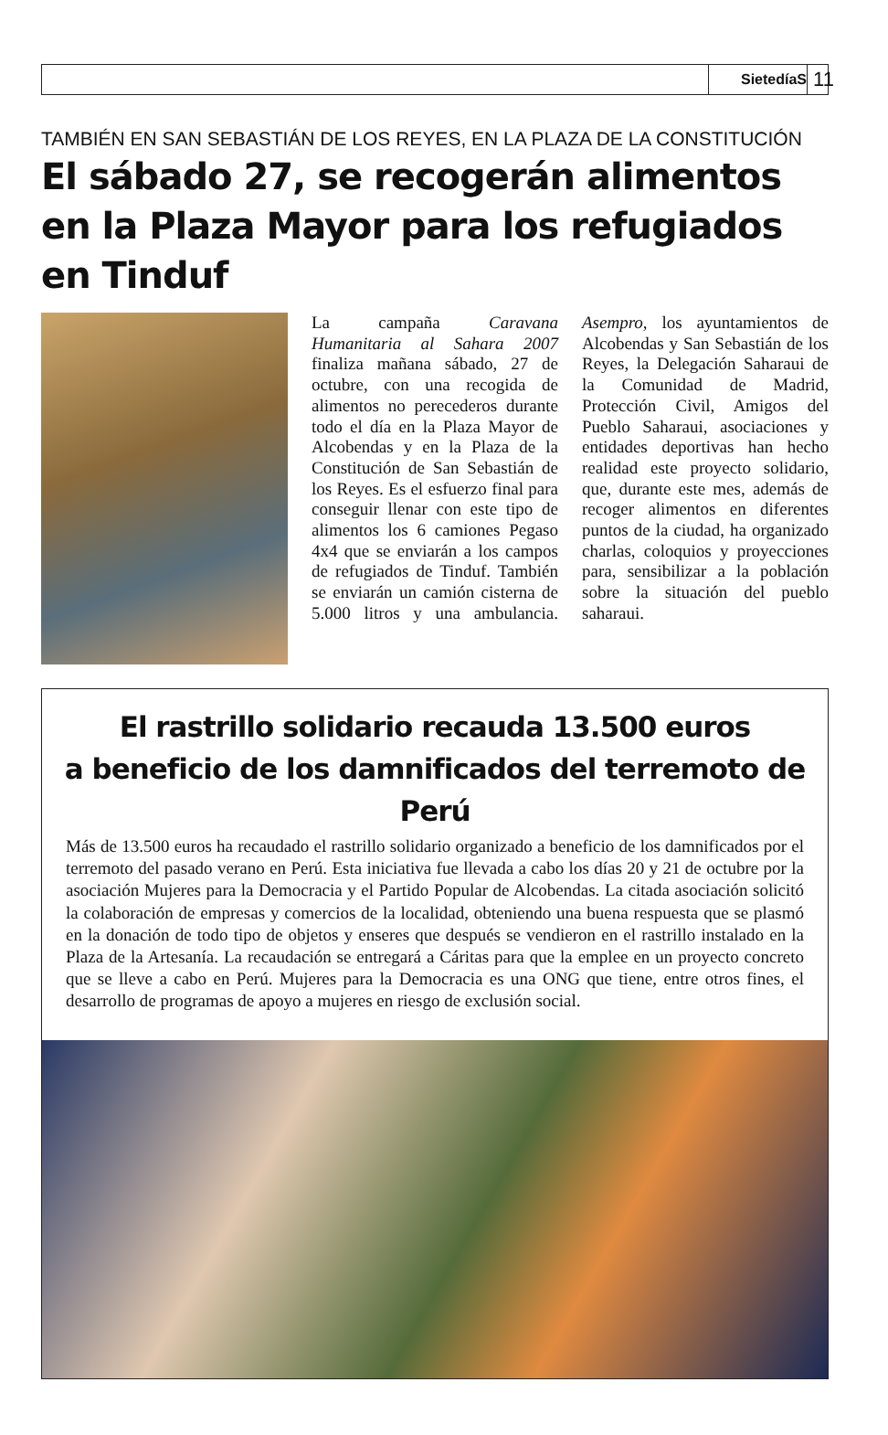SietedíaS 11
TAMBIÉN EN SAN SEBASTIÁN DE LOS REYES, EN LA PLAZA DE LA CONSTITUCIÓN
El sábado 27, se recogerán alimentos en la Plaza Mayor para los refugiados en Tinduf
La campaña Caravana Humanitaria al Sahara 2007 finaliza mañana sábado, 27 de octubre, con una recogida de alimentos no perecederos durante todo el día en la Plaza Mayor de Alcobendas y en la Plaza de la Constitución de San Sebastián de los Reyes. Es el esfuerzo final para conseguir llenar con este tipo de alimentos los 6 camiones Pegaso 4x4 que se enviarán a los campos de refugiados de Tinduf. También se enviarán un camión cisterna de 5.000 litros y una ambulancia. Asempro, los ayuntamientos de Alcobendas y San Sebastián de los Reyes, la Delegación Saharaui de la Comunidad de Madrid, Protección Civil, Amigos del Pueblo Saharaui, asociaciones y entidades deportivas han hecho realidad este proyecto solidario, que, durante este mes, además de recoger alimentos en diferentes puntos de la ciudad, ha organizado charlas, coloquios y proyecciones para, sensibilizar a la población sobre la situación del pueblo saharaui.
El rastrillo solidario recauda 13.500 euros
a beneficio de los damnificados del terremoto de Perú
Más de 13.500 euros ha recaudado el rastrillo solidario organizado a beneficio de los damnificados por el terremoto del pasado verano en Perú. Esta iniciativa fue llevada a cabo los días 20 y 21 de octubre por la asociación Mujeres para la Democracia y el Partido Popular de Alcobendas. La citada asociación solicitó la colaboración de empresas y comercios de la localidad, obteniendo una buena respuesta que se plasmó en la donación de todo tipo de objetos y enseres que después se vendieron en el rastrillo instalado en la Plaza de la Artesanía. La recaudación se entregará a Cáritas para que la emplee en un proyecto concreto que se lleve a cabo en Perú. Mujeres para la Democracia es una ONG que tiene, entre otros fines, el desarrollo de programas de apoyo a mujeres en riesgo de exclusión social.